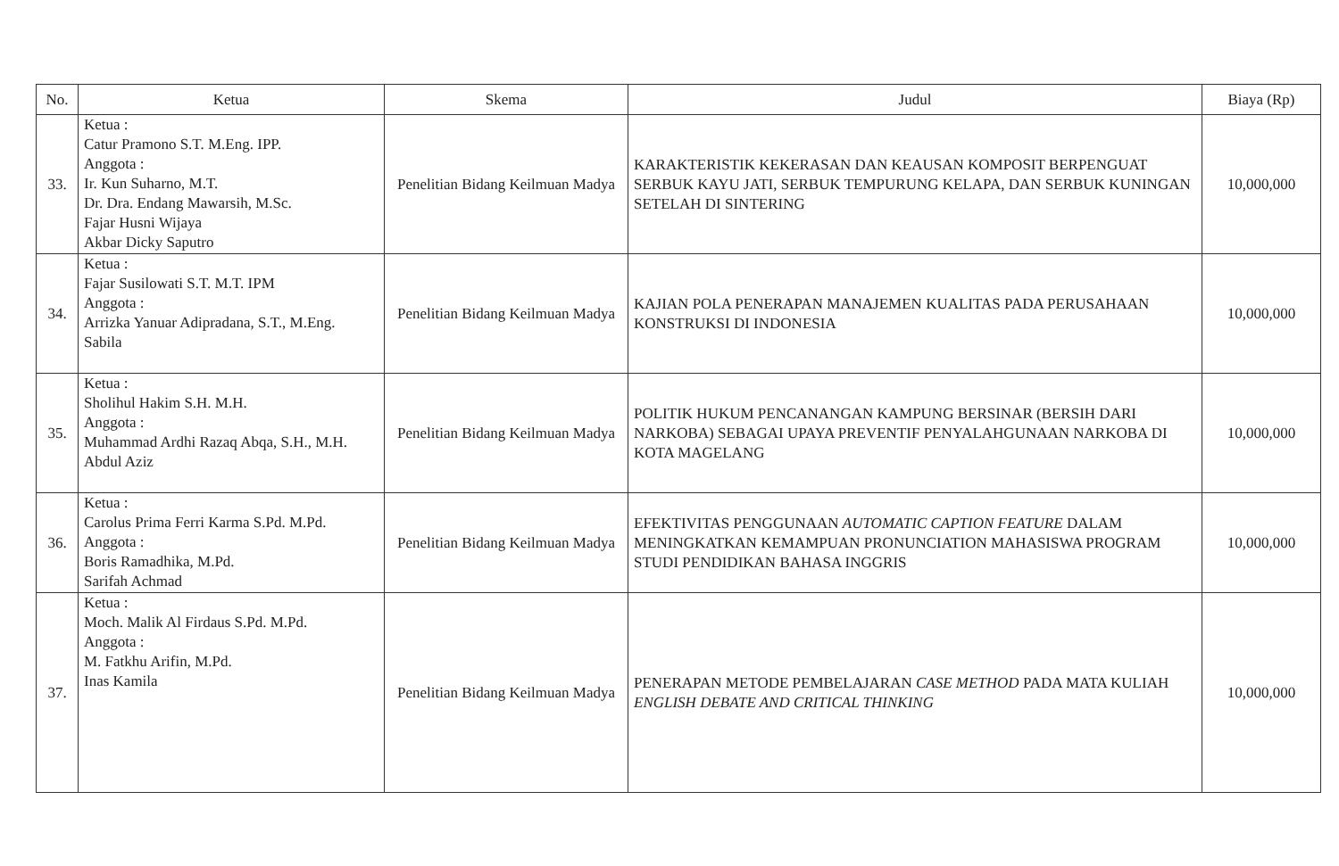| No. | Ketua | Skema | Judul | Biaya (Rp) |
| --- | --- | --- | --- | --- |
| 33. | Ketua : Catur Pramono S.T. M.Eng. IPP. Anggota : Ir. Kun Suharno, M.T. Dr. Dra. Endang Mawarsih, M.Sc. Fajar Husni Wijaya Akbar Dicky Saputro | Penelitian Bidang Keilmuan Madya | KARAKTERISTIK KEKERASAN DAN KEAUSAN KOMPOSIT BERPENGUAT SERBUK KAYU JATI, SERBUK TEMPURUNG KELAPA, DAN SERBUK KUNINGAN SETELAH DI SINTERING | 10,000,000 |
| 34. | Ketua : Fajar Susilowati S.T. M.T. IPM Anggota : Arrizka Yanuar Adipradana, S.T., M.Eng. Sabila | Penelitian Bidang Keilmuan Madya | KAJIAN POLA PENERAPAN MANAJEMEN KUALITAS PADA PERUSAHAAN KONSTRUKSI DI INDONESIA | 10,000,000 |
| 35. | Ketua : Sholihul Hakim S.H. M.H. Anggota : Muhammad Ardhi Razaq Abqa, S.H., M.H. Abdul Aziz | Penelitian Bidang Keilmuan Madya | POLITIK HUKUM PENCANANGAN KAMPUNG BERSINAR (BERSIH DARI NARKOBA) SEBAGAI UPAYA PREVENTIF PENYALAHGUNAAN NARKOBA DI KOTA MAGELANG | 10,000,000 |
| 36. | Ketua : Carolus Prima Ferri Karma S.Pd. M.Pd. Anggota : Boris Ramadhika, M.Pd. Sarifah Achmad | Penelitian Bidang Keilmuan Madya | EFEKTIVITAS PENGGUNAAN AUTOMATIC CAPTION FEATURE DALAM MENINGKATKAN KEMAMPUAN PRONUNCIATION MAHASISWA PROGRAM STUDI PENDIDIKAN BAHASA INGGRIS | 10,000,000 |
| 37. | Ketua : Moch. Malik Al Firdaus S.Pd. M.Pd. Anggota : M. Fatkhu Arifin, M.Pd. Inas Kamila | Penelitian Bidang Keilmuan Madya | PENERAPAN METODE PEMBELAJARAN CASE METHOD PADA MATA KULIAH ENGLISH DEBATE AND CRITICAL THINKING | 10,000,000 |